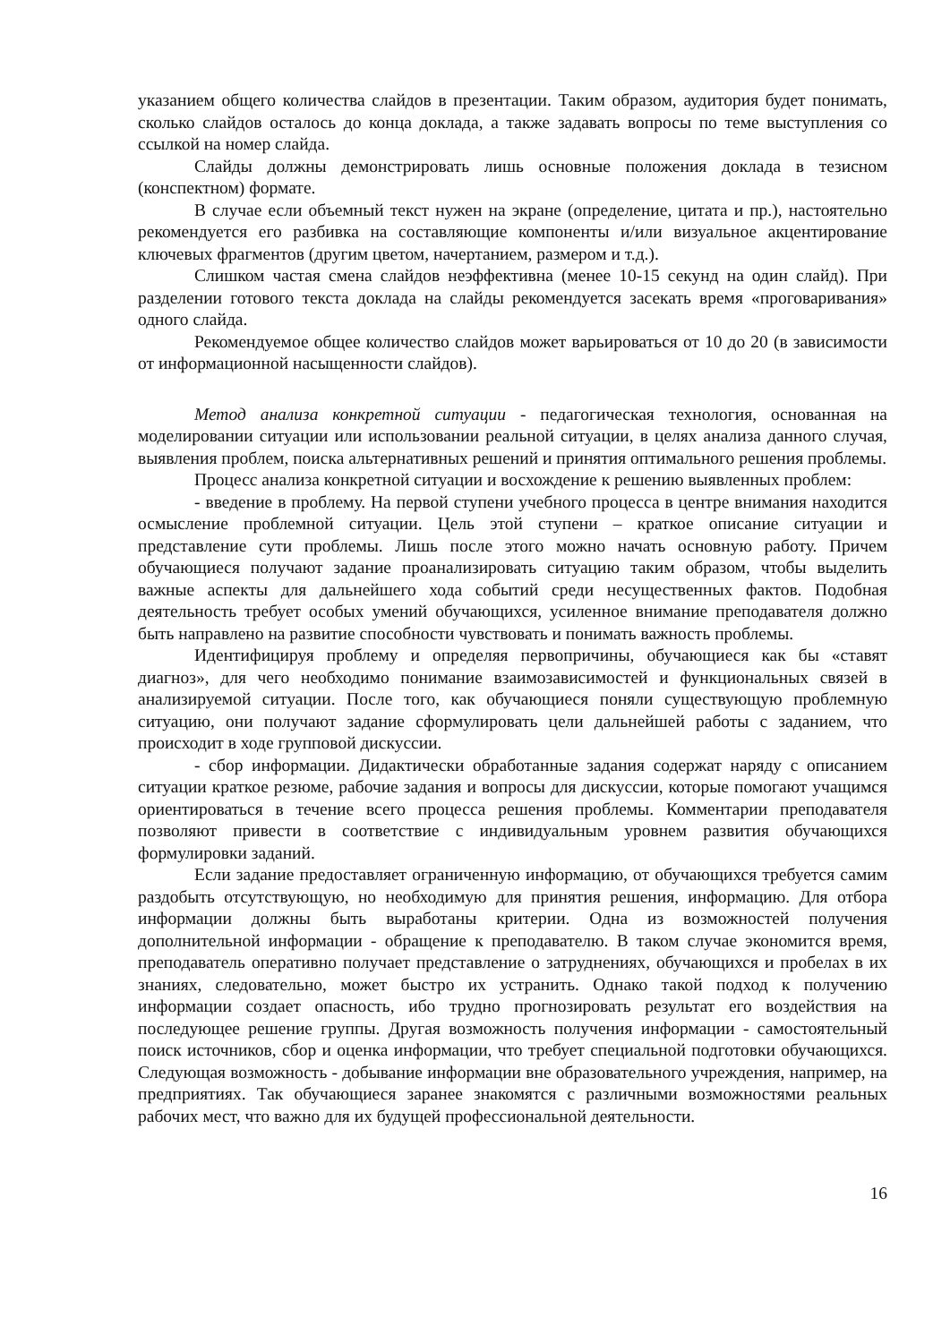указанием общего количества слайдов в презентации. Таким образом, аудитория будет понимать, сколько слайдов осталось до конца доклада, а также задавать вопросы по теме выступления со ссылкой на номер слайда.
Слайды должны демонстрировать лишь основные положения доклада в тезисном (конспектном) формате.
В случае если объемный текст нужен на экране (определение, цитата и пр.), настоятельно рекомендуется его разбивка на составляющие компоненты и/или визуальное акцентирование ключевых фрагментов (другим цветом, начертанием, размером и т.д.).
Слишком частая смена слайдов неэффективна (менее 10-15 секунд на один слайд). При разделении готового текста доклада на слайды рекомендуется засекать время «проговаривания» одного слайда.
Рекомендуемое общее количество слайдов может варьироваться от 10 до 20 (в зависимости от информационной насыщенности слайдов).
Метод анализа конкретной ситуации - педагогическая технология, основанная на моделировании ситуации или использовании реальной ситуации, в целях анализа данного случая, выявления проблем, поиска альтернативных решений и принятия оптимального решения проблемы.
Процесс анализа конкретной ситуации и восхождение к решению выявленных проблем:
- введение в проблему. На первой ступени учебного процесса в центре внимания находится осмысление проблемной ситуации. Цель этой ступени – краткое описание ситуации и представление сути проблемы. Лишь после этого можно начать основную работу. Причем обучающиеся получают задание проанализировать ситуацию таким образом, чтобы выделить важные аспекты для дальнейшего хода событий среди несущественных фактов. Подобная деятельность требует особых умений обучающихся, усиленное внимание преподавателя должно быть направлено на развитие способности чувствовать и понимать важность проблемы.
Идентифицируя проблему и определяя первопричины, обучающиеся как бы «ставят диагноз», для чего необходимо понимание взаимозависимостей и функциональных связей в анализируемой ситуации. После того, как обучающиеся поняли существующую проблемную ситуацию, они получают задание сформулировать цели дальнейшей работы с заданием, что происходит в ходе групповой дискуссии.
- сбор информации. Дидактически обработанные задания содержат наряду с описанием ситуации краткое резюме, рабочие задания и вопросы для дискуссии, которые помогают учащимся ориентироваться в течение всего процесса решения проблемы. Комментарии преподавателя позволяют привести в соответствие с индивидуальным уровнем развития обучающихся формулировки заданий.
Если задание предоставляет ограниченную информацию, от обучающихся требуется самим раздобыть отсутствующую, но необходимую для принятия решения, информацию. Для отбора информации должны быть выработаны критерии. Одна из возможностей получения дополнительной информации - обращение к преподавателю. В таком случае экономится время, преподаватель оперативно получает представление о затруднениях, обучающихся и пробелах в их знаниях, следовательно, может быстро их устранить. Однако такой подход к получению информации создает опасность, ибо трудно прогнозировать результат его воздействия на последующее решение группы. Другая возможность получения информации - самостоятельный поиск источников, сбор и оценка информации, что требует специальной подготовки обучающихся. Следующая возможность - добывание информации вне образовательного учреждения, например, на предприятиях. Так обучающиеся заранее знакомятся с различными возможностями реальных рабочих мест, что важно для их будущей профессиональной деятельности.
16